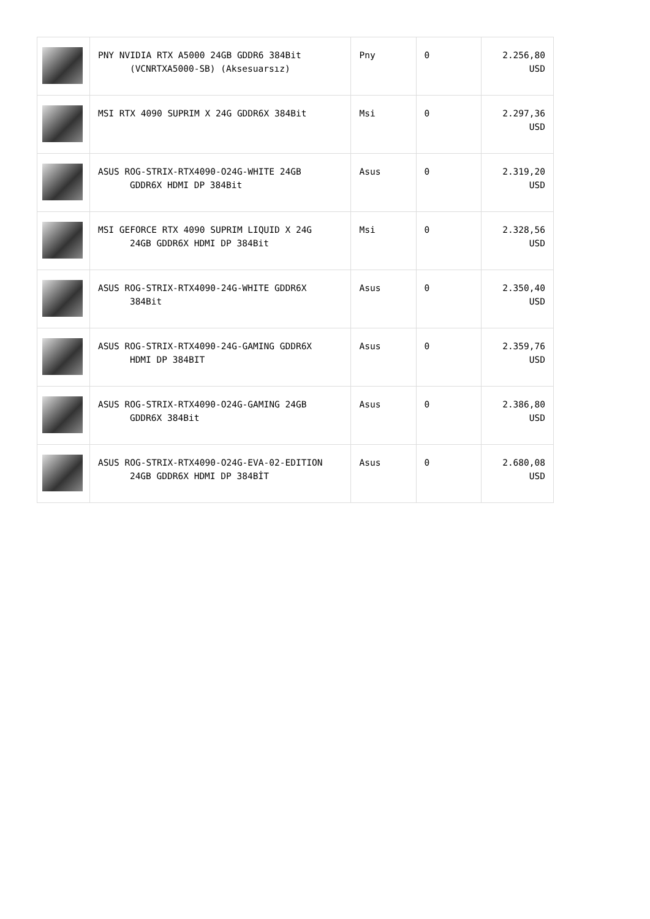| | PNY NVIDIA RTX A5000 24GB GDDR6 384Bit (VCNRTXA5000-SB) (Aksesuarsız) | Pny | 0 | 2.256,80 USD |
| | MSI RTX 4090 SUPRIM X 24G GDDR6X 384Bit | Msi | 0 | 2.297,36 USD |
| | ASUS ROG-STRIX-RTX4090-O24G-WHITE 24GB GDDR6X HDMI DP 384Bit | Asus | 0 | 2.319,20 USD |
| | MSI GEFORCE RTX 4090 SUPRIM LIQUID X 24G 24GB GDDR6X HDMI DP 384Bit | Msi | 0 | 2.328,56 USD |
| | ASUS ROG-STRIX-RTX4090-24G-WHITE GDDR6X 384Bit | Asus | 0 | 2.350,40 USD |
| | ASUS ROG-STRIX-RTX4090-24G-GAMING GDDR6X HDMI DP 384BIT | Asus | 0 | 2.359,76 USD |
| | ASUS ROG-STRIX-RTX4090-O24G-GAMING 24GB GDDR6X 384Bit | Asus | 0 | 2.386,80 USD |
| | ASUS ROG-STRIX-RTX4090-O24G-EVA-02-EDITION 24GB GDDR6X HDMI DP 384BİT | Asus | 0 | 2.680,08 USD |